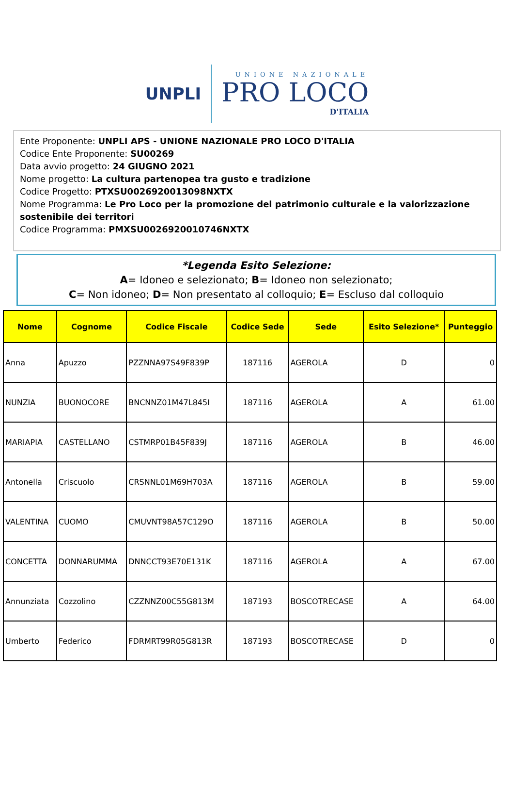UNPLI
UNIONE NAZIONALE
PRO LOCO
D'ITALIA
Ente Proponente: UNPLI APS - UNIONE NAZIONALE PRO LOCO D'ITALIA
Codice Ente Proponente: SU00269
Data avvio progetto: 24 GIUGNO 2021
Nome progetto: La cultura partenopea tra gusto e tradizione
Codice Progetto: PTXSU0026920013098NXTX
Nome Programma: Le Pro Loco per la promozione del patrimonio culturale e la valorizzazione sostenibile dei territori
Codice Programma: PMXSU0026920010746NXTX
*Legenda Esito Selezione:
A= Idoneo e selezionato; B= Idoneo non selezionato;
C= Non idoneo; D= Non presentato al colloquio; E= Escluso dal colloquio
| Nome | Cognome | Codice Fiscale | Codice Sede | Sede | Esito Selezione* | Punteggio |
| --- | --- | --- | --- | --- | --- | --- |
| Anna | Apuzzo | PZZNNA97S49F839P | 187116 | AGEROLA | D | 0 |
| NUNZIA | BUONOCORE | BNCNNZ01M47L845I | 187116 | AGEROLA | A | 61.00 |
| MARIAPIA | CASTELLANO | CSTMRP01B45F839J | 187116 | AGEROLA | B | 46.00 |
| Antonella | Criscuolo | CRSNNL01M69H703A | 187116 | AGEROLA | B | 59.00 |
| VALENTINA | CUOMO | CMUVNT98A57C129O | 187116 | AGEROLA | B | 50.00 |
| CONCETTA | DONNARUMMA | DNNCCT93E70E131K | 187116 | AGEROLA | A | 67.00 |
| Annunziata | Cozzolino | CZZNNZ00C55G813M | 187193 | BOSCOTRECASE | A | 64.00 |
| Umberto | Federico | FDRMRT99R05G813R | 187193 | BOSCOTRECASE | D | 0 |